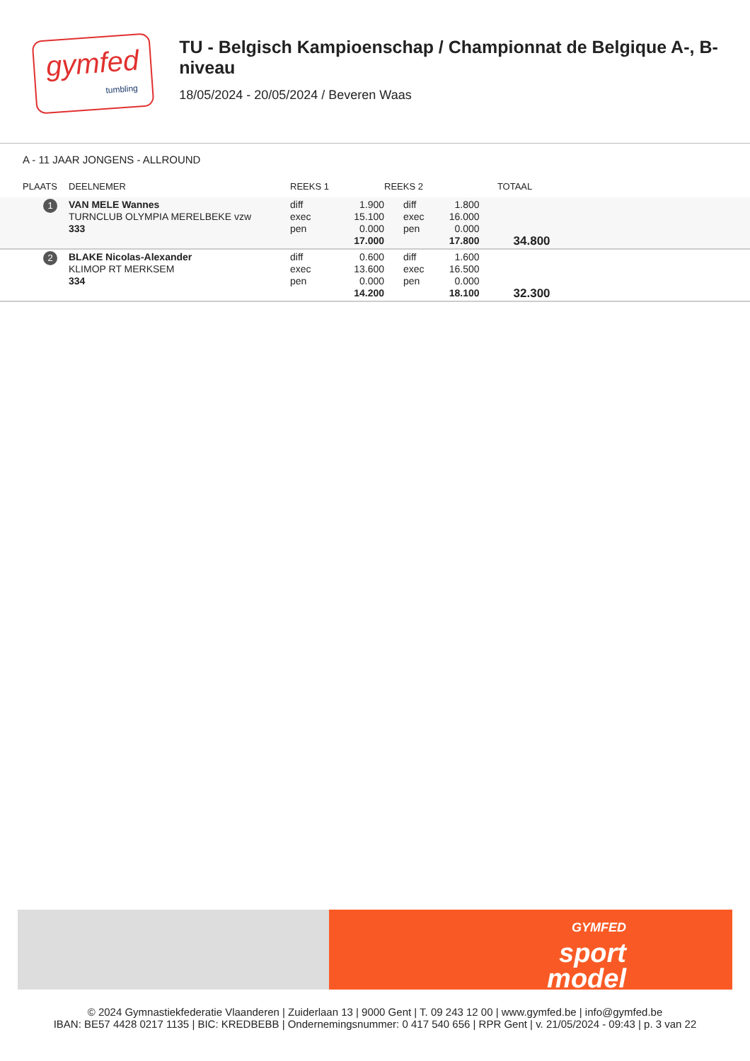gymfed
tumbling
TU - Belgisch Kampioenschap / Championnat de Belgique A-, B-niveau
18/05/2024 - 20/05/2024 / Beveren Waas
A - 11 JAAR JONGENS - ALLROUND
| PLAATS | DEELNEMER | REEKS 1 | | REEKS 2 | | TOTAAL | |
| --- | --- | --- | --- | --- | --- | --- | --- |
| 1 | VAN MELE Wannes TURNCLUB OLYMPIA MERELBEKE vzw 333 | diff exec pen | 1.900 15.100 0.000 17.000 | diff exec pen | 1.800 16.000 0.000 17.800 | 34.800 | |
| 2 | BLAKE Nicolas-Alexander KLIMOP RT MERKSEM 334 | diff exec pen | 0.600 13.600 0.000 14.200 | diff exec pen | 1.600 16.500 0.000 18.100 | 32.300 | |
GYMFED
sport
model
© 2024 Gymnastiekfederatie Vlaanderen | Zuiderlaan 13 | 9000 Gent | T. 09 243 12 00 | www.gymfed.be | info@gymfed.be
IBAN: BE57 4428 0217 1135 | BIC: KREDBEBB | Ondernemingsnummer: 0 417 540 656 | RPR Gent | v. 21/05/2024 - 09:43 | p. 3 van 22